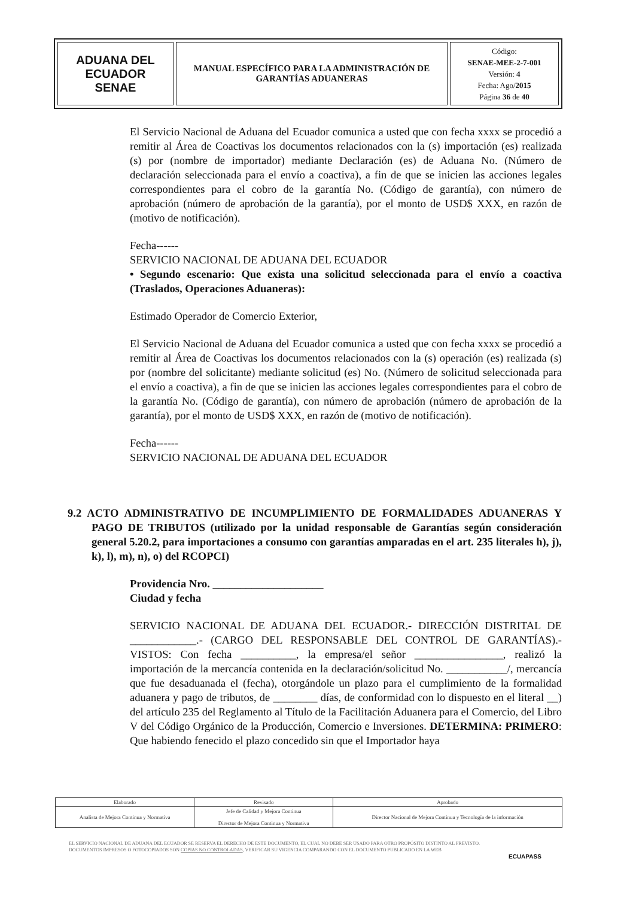| ADUANA DEL ECUADOR SENAE | MANUAL ESPECÍFICO PARA LA ADMINISTRACIÓN DE GARANTÍAS ADUANERAS | Código: SENAE-MEE-2-7-001 Versión: 4 Fecha: Ago/ 2015 Página 36 de 40 |
El Servicio Nacional de Aduana del Ecuador comunica a usted que con fecha xxxx se procedió a remitir al Área de Coactivas los documentos relacionados con la (s) importación (es) realizada (s) por (nombre de importador) mediante Declaración (es) de Aduana No. (Número de declaración seleccionada para el envío a coactiva), a fin de que se inicien las acciones legales correspondientes para el cobro de la garantía No. (Código de garantía), con número de aprobación (número de aprobación de la garantía), por el monto de USD$ XXX, en razón de (motivo de notificación).
Fecha------
SERVICIO NACIONAL DE ADUANA DEL ECUADOR
• Segundo escenario: Que exista una solicitud seleccionada para el envío a coactiva (Traslados, Operaciones Aduaneras):
Estimado Operador de Comercio Exterior,
El Servicio Nacional de Aduana del Ecuador comunica a usted que con fecha xxxx se procedió a remitir al Área de Coactivas los documentos relacionados con la (s) operación (es) realizada (s) por (nombre del solicitante) mediante solicitud (es) No. (Número de solicitud seleccionada para el envío a coactiva), a fin de que se inicien las acciones legales correspondientes para el cobro de la garantía No. (Código de garantía), con número de aprobación (número de aprobación de la garantía), por el monto de USD$ XXX, en razón de (motivo de notificación).
Fecha------
SERVICIO NACIONAL DE ADUANA DEL ECUADOR
9.2 ACTO ADMINISTRATIVO DE INCUMPLIMIENTO DE FORMALIDADES ADUANERAS Y PAGO DE TRIBUTOS (utilizado por la unidad responsable de Garantías según consideración general 5.20.2, para importaciones a consumo con garantías amparadas en el art. 235 literales h), j), k), l), m), n), o) del RCOPCI)
Providencia Nro. ____________________
Ciudad y fecha
SERVICIO NACIONAL DE ADUANA DEL ECUADOR.- DIRECCIÓN DISTRITAL DE ____________.- (CARGO DEL RESPONSABLE DEL CONTROL DE GARANTÍAS).- VISTOS: Con fecha __________, la empresa/el señor ________________, realizó la importación de la mercancía contenida en la declaración/solicitud No. ___________/, mercancía que fue desaduanada el (fecha), otorgándole un plazo para el cumplimiento de la formalidad aduanera y pago de tributos, de ________ días, de conformidad con lo dispuesto en el literal __) del artículo 235 del Reglamento al Título de la Facilitación Aduanera para el Comercio, del Libro V del Código Orgánico de la Producción, Comercio e Inversiones. DETERMINA: PRIMERO: Que habiendo fenecido el plazo concedido sin que el Importador haya
| Elaborado | Revisado | Aprobado |
| Analista de Mejora Continua y Normativa | Jefe de Calidad y Mejora Continua Director de Mejora Continua y Normativa | Director Nacional de Mejora Continua y Tecnología de la información |
EL SERVICIO NACIONAL DE ADUANA DEL ECUADOR SE RESERVA EL DERECHO DE ESTE DOCUMENTO, EL CUAL NO DEBE SER USADO PARA OTRO PROPÓSITO DISTINTO AL PREVISTO. DOCUMENTOS IMPRESOS O FOTOCOPIADOS SON COPIAS NO CONTROLADAS, VERIFICAR SU VIGENCIA COMPARANDO CON EL DOCUMENTO PUBLICADO EN LA WEB
ECUAPASS